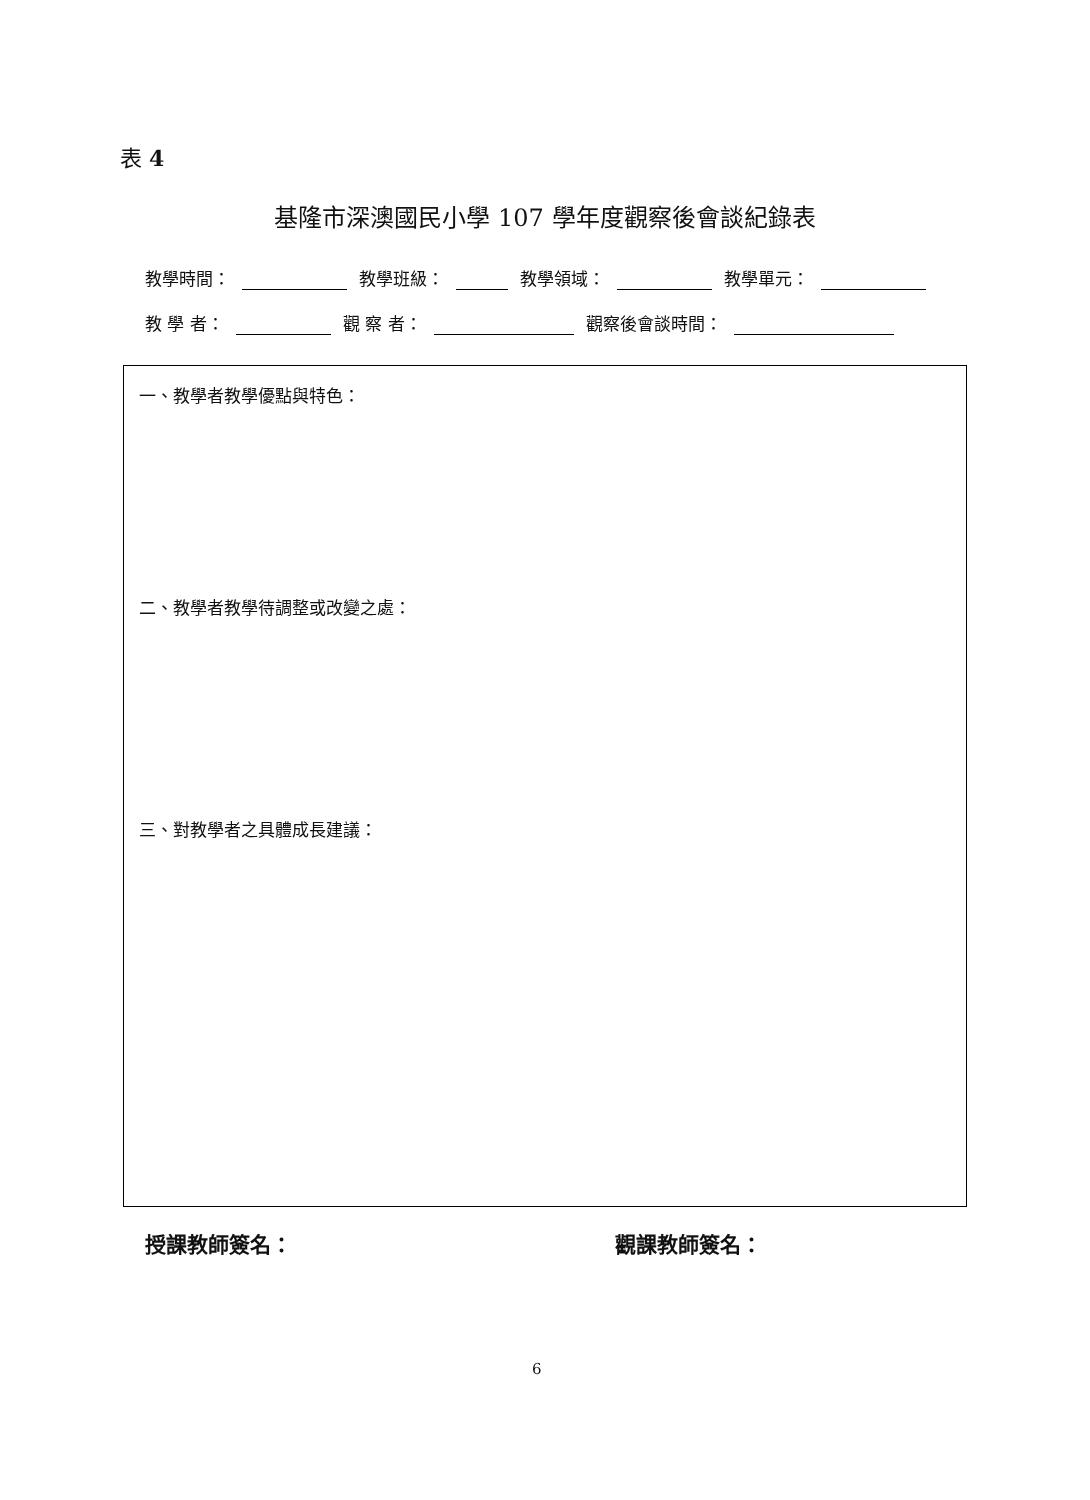表 4
基隆市深澳國民小學 107 學年度觀察後會談紀錄表
教學時間： 教學班級： 教學領域： 教學單元：
教 學 者： 觀 察 者： 觀察後會談時間：
一、教學者教學優點與特色：
二、教學者教學待調整或改變之處：
三、對教學者之具體成長建議：
授課教師簽名： 觀課教師簽名：
6